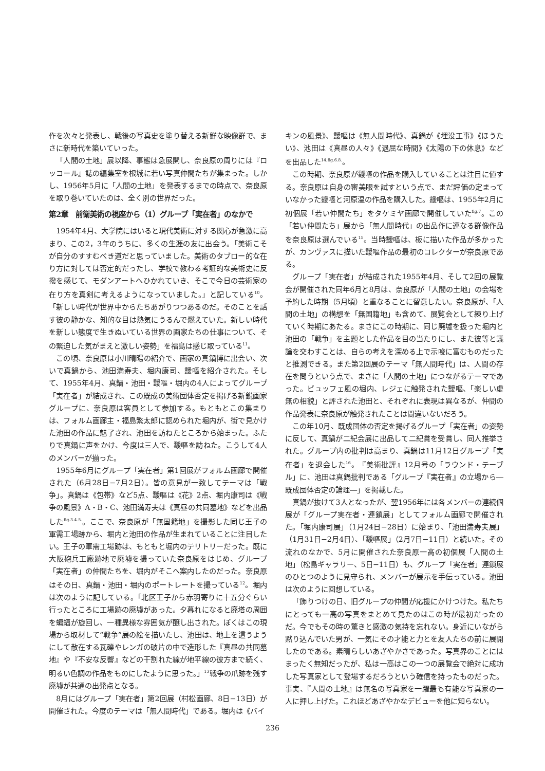作を次々と発表し、戦後の写真史を塗り替える新鮮な映像群で、まさに新時代を築いていった。
「人間の土地」展以降、事態は急展開し、奈良原の周りには『ロッコール』誌の編集室を根城に若い写真仲間たちが集まった。しかし、1956年5月に「人間の土地」を発表するまでの時点で、奈良原を取り巻いていたのは、全く別の世界だった。
第2章　前衛美術の視座から（1）グループ「実在者」のなかで
1954年4月、大学院にはいると現代美術に対する関心が急激に高まり、この2，3年のうちに、多くの生涯の友に出会う。「美術こそが自分のすすむべき道だと思っていました。美術のタブロー的な在り方に対しては否定的だったし、学校で教わる考証的な美術史に反撥を感じて、モダンアートへひかれていき、そこで今日の芸術家の在り方を真剣に考えるようになっていました。」と記している<sup>10</sup>。「新しい時代が世界中からたちあがりつつあるのだ。そのことを話す彼の静かな、知的な目は熱気にうるんで燃えていた。新しい時代を新しい態度で生きぬいている世界の画家たちの仕事について、その緊迫した気がまえと激しい姿勢」を福島は感じ取っている<sup>11</sup>。
この頃、奈良原は小川晴暘の紹介で、画家の真鍋博に出会い、次いで真鍋から、池田満寿夫、堀内康司、靉嘔を紹介された。そして、1955年4月、真鍋・池田・靉嘔・堀内の4人によってグループ「実在者」が結成され、この既成の美術団体否定を掲げる新鋭画家グループに、奈良原は客員として参加する。もともとこの集まりは、フォルム画廊主・福島繁太郎に認められた堀内が、街で見かけた池田の作品に魅了され、池田を訪ねたところから始まった。ふたりで真鍋に声をかけ、今度は三人で、靉嘔を訪ねた。こうして4人のメンバーが揃った。
1955年6月にグループ「実在者」第1回展がフォルム画廊で開催された（6月28日−7月2日）。皆の意見が一致してテーマは「戦争」。真鍋は《包帯》など5点、靉嘔は《花》2点、堀内康司は《戦争の風景》A・B・C、池田満寿夫は《真昼の共同墓地》などを出品した<sup>fig.3.4.5.</sup>。ここで、奈良原が「無国籍地」を撮影した同じ王子の軍需工場跡から、堀内と池田の作品が生まれていることに注目したい。王子の軍需工場跡は、もともと堀内のテリトリーだった。既に大阪砲兵工廠跡地で廃墟を撮っていた奈良原をはじめ、グループ「実在者」の仲間たちを、堀内がそこへ案内したのだった。奈良原はその日、真鍋・池田・堀内のポートレートを撮っている<sup>12</sup>。堀内は次のように記している。「北区王子から赤羽寄りに十五分ぐらい行ったところに工場跡の廃墟があった。夕暮れになると廃塔の周囲を蝙蝠が旋回し、一種異様な雰囲気が醸し出された。ぼくはこの現場から取材して“戦争”展の絵を描いたし、池田は、地上を這うようにして散在する瓦礫やレンガの破片の中で造形した『真昼の共同墓地』や『不安な反響』などの干割れた線が地平線の彼方まで続く、明るい色調の作品をものにしたように思った。」<sup>13</sup>戦争の爪跡を残す廃墟が共通の出発点となる。
8月にはグループ「実在者」第2回展（村松画廊、8日−13日）が開催された。今度のテーマは「無人間時代」である。堀内は《バイ
キンの風景》、靉嘔は《無人間時代》、真鍋が《埋没工事》《ほうたい》、池田は《真昼の人々》《退屈な時間》《太陽の下の休息》などを出品した<sup>14,fig.6.8.</sup>。
この時期、奈良原が靉嘔の作品を購入していることは注目に値する。奈良原は自身の審美眼を試すという点で、まだ評価の定まっていなかった靉嘔と河原温の作品を購入した。靉嘔は、1955年2月に初個展「若い仲間たち」をタケミヤ画廊で開催していた<sup>fig.7</sup>。この「若い仲間たち」展から「無人間時代」の出品作に連なる群像作品を奈良原は選んでいる<sup>15</sup>。当時靉嘔は、板に描いた作品が多かったが、カンヴァスに描いた靉嘔作品の最初のコレクターが奈良原である。
グループ「実在者」が結成された1955年4月、そして2回の展覧会が開催された同年6月と8月は、奈良原が「人間の土地」の会場を予約した時期（5月頃）と重なることに留意したい。奈良原が、「人間の土地」の構想を「無国籍地」も含めて、展覧会として練り上げていく時期にあたる。まさにこの時期に、同じ廃墟を扱った堀内と池田の「戦争」を主題とした作品を目の当たりにし、また彼等と議論を交わすことは、自らの考えを深める上で示唆に富むものだったと推測できる。また第2回展のテーマ「無人間時代」は、人間の存在を問うという点で、まさに「人間の土地」につながるテーマであった。ビュッフェ風の堀内、レジェに触発された靉嘔、「楽しい虚無の相貌」と評された池田と、それぞれに表現は異なるが、仲間の作品発表に奈良原が触発されたことは間違いないだろう。
この年10月、既成団体の否定を掲げるグループ「実在者」の姿勢に反して、真鍋が二紀会展に出品して二紀賞を受賞し、同人推挙された。グループ内の批判は高まり、真鍋は11月12日グループ「実在者」を退会した<sup>16</sup>。『美術批評』12月号の「ラウンド・テーブル」に、池田は真鍋批判である「グループ『実在者』の立場から―既成団体否定の論理―」を掲載した。
真鍋が抜けて3人となったが、翌1956年には各メンバーの連続個展が「グループ実在者・連鎖展」としてフォルム画廊で開催された。「堀内康司展」（1月24日−28日）に始まり、「池田満寿夫展」（1月31日−2月4日）、「靉嘔展」（2月7日−11日）と続いた。その流れのなかで、5月に開催された奈良原一高の初個展「人間の土地」（松島ギャラリー、5日−11日）も、グループ「実在者」連鎖展のひとつのように見守られ、メンバーが展示を手伝っている。池田は次のように回想している。
「飾りつけの日、旧グループの仲間が応援にかけつけた。私たちにとっても一高の写真をまとめて見たのはこの時が最初だったのだ。今でもその時の驚きと感激の気持を忘れない。身近にいながら黙り込んでいた男が、一気にその才能と力とを友人たちの前に展開したのである。素晴らしいあざやかさであった。写真界のことにはまったく無知だったが、私は一高はこの一つの展覧会で絶対に成功した写真家として登場するだろうという確信を持ったものだった。事実、『人間の土地』は無名の写真家を一躍最も有能な写真家の一人に押し上げた。これほどあざやかなデビューを他に知らない。
236